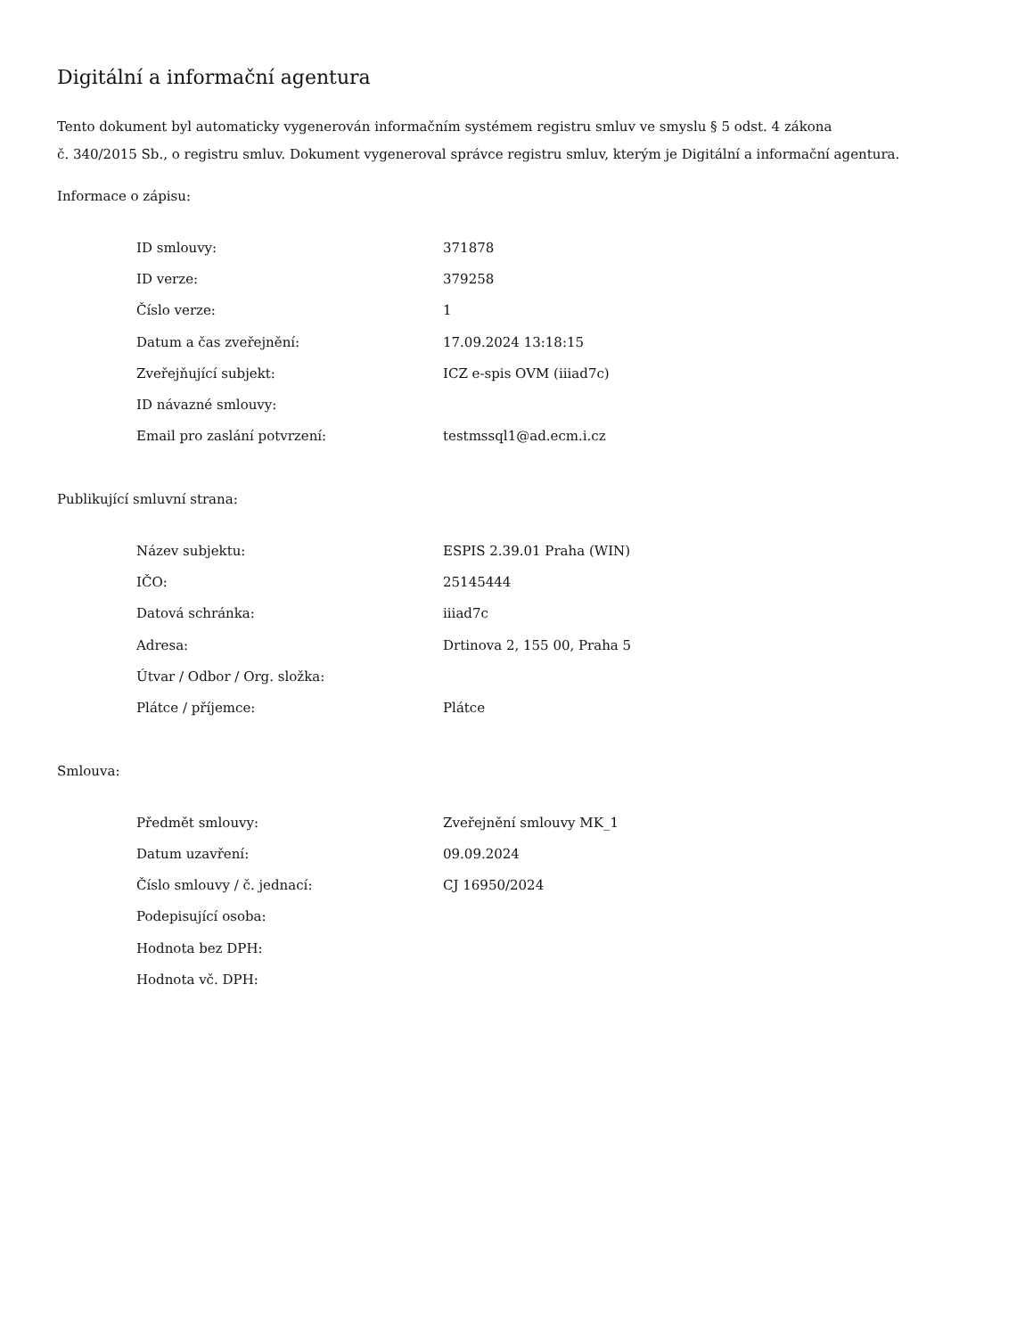Digitální a informační agentura
Tento dokument byl automaticky vygenerován informačním systémem registru smluv ve smyslu § 5 odst. 4 zákona
č. 340/2015 Sb., o registru smluv. Dokument vygeneroval správce registru smluv, kterým je Digitální a informační agentura.
Informace o zápisu:
| ID smlouvy: | 371878 |
| ID verze: | 379258 |
| Číslo verze: | 1 |
| Datum a čas zveřejnění: | 17.09.2024 13:18:15 |
| Zveřejňující subjekt: | ICZ e-spis OVM (iiiad7c) |
| ID návazné smlouvy: | |
| Email pro zaslání potvrzení: | testmssql1@ad.ecm.i.cz |
Publikující smluvní strana:
| Název subjektu: | ESPIS 2.39.01 Praha (WIN) |
| IČO: | 25145444 |
| Datová schránka: | iiiad7c |
| Adresa: | Drtinova 2, 155 00, Praha 5 |
| Útvar / Odbor / Org. složka: | |
| Plátce / příjemce: | Plátce |
Smlouva:
| Předmět smlouvy: | Zveřejnění smlouvy MK_1 |
| Datum uzavření: | 09.09.2024 |
| Číslo smlouvy / č. jednací: | CJ 16950/2024 |
| Podepisující osoba: | |
| Hodnota bez DPH: | |
| Hodnota vč. DPH: | |